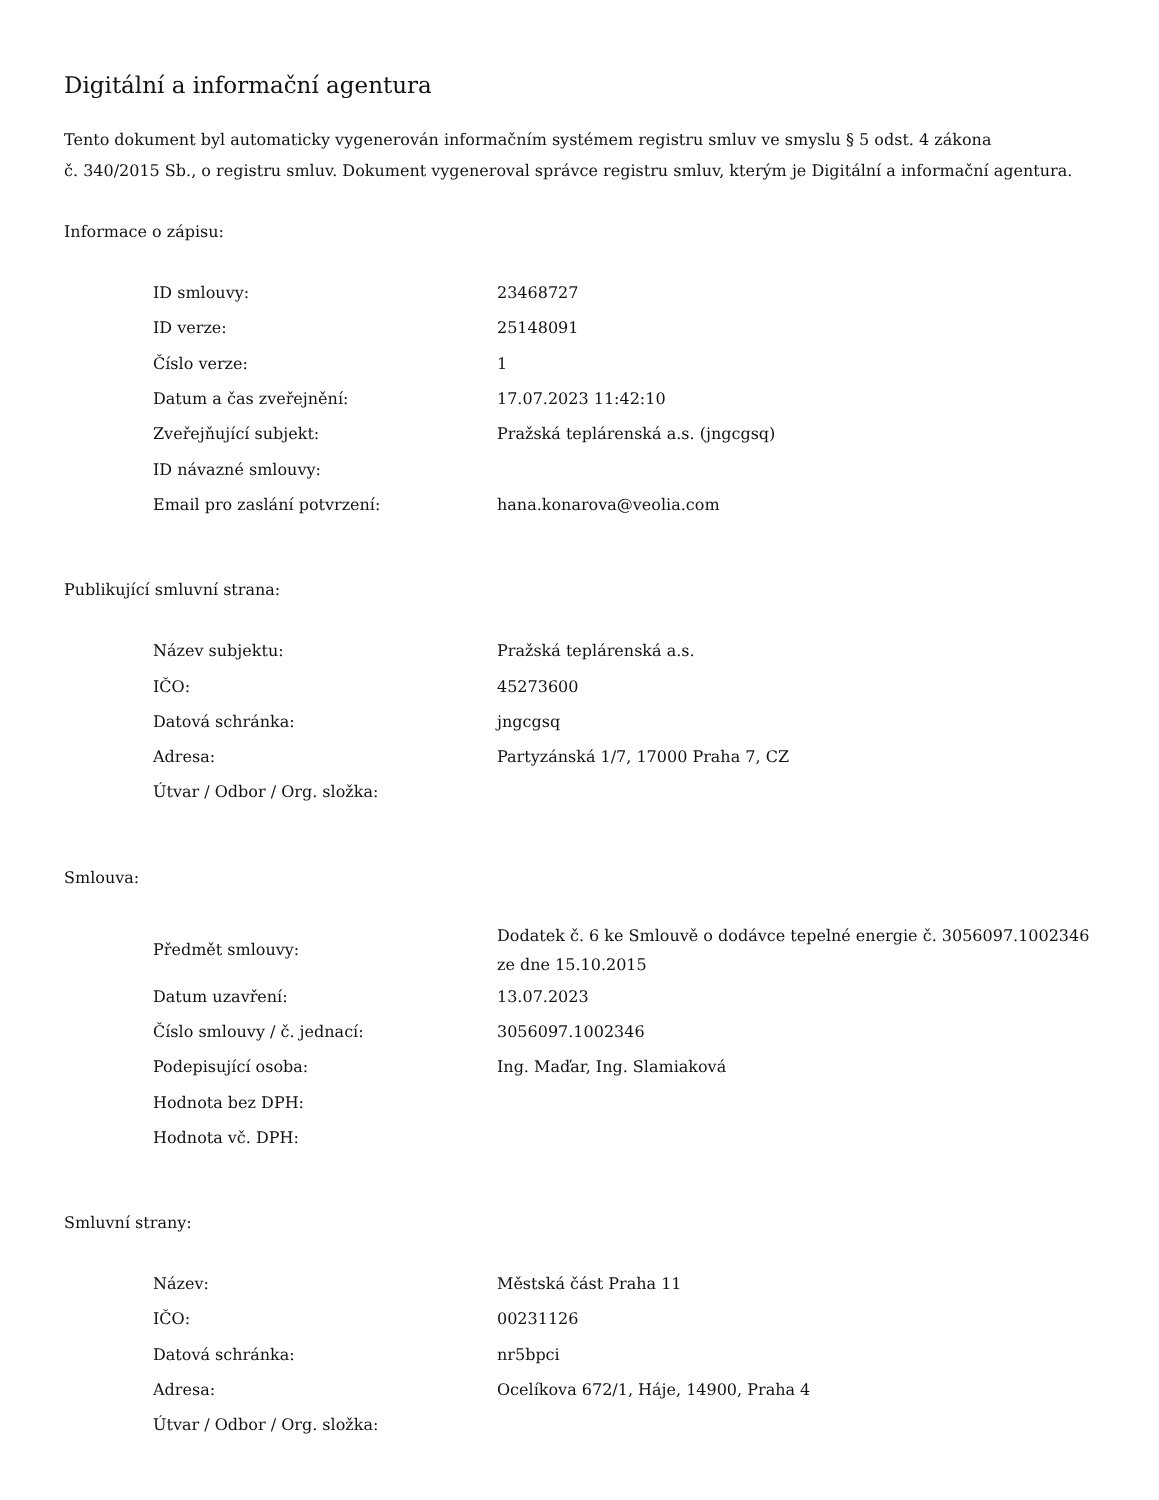Digitální a informační agentura
Tento dokument byl automaticky vygenerován informačním systémem registru smluv ve smyslu § 5 odst. 4 zákona
č. 340/2015 Sb., o registru smluv. Dokument vygeneroval správce registru smluv, kterým je Digitální a informační agentura.
Informace o zápisu:
| ID smlouvy: | 23468727 |
| ID verze: | 25148091 |
| Číslo verze: | 1 |
| Datum a čas zveřejnění: | 17.07.2023 11:42:10 |
| Zveřejňující subjekt: | Pražská teplárenská a.s. (jngcgsq) |
| ID návazné smlouvy: | |
| Email pro zaslání potvrzení: | hana.konarova@veolia.com |
Publikující smluvní strana:
| Název subjektu: | Pražská teplárenská a.s. |
| IČO: | 45273600 |
| Datová schránka: | jngcgsq |
| Adresa: | Partyzánská 1/7, 17000 Praha 7, CZ |
| Útvar / Odbor / Org. složka: | |
Smlouva:
| Předmět smlouvy: | Dodatek č. 6 ke Smlouvě o dodávce tepelné energie č. 3056097.1002346 ze dne 15.10.2015 |
| Datum uzavření: | 13.07.2023 |
| Číslo smlouvy / č. jednací: | 3056097.1002346 |
| Podepisující osoba: | Ing. Maďar, Ing. Slamiaková |
| Hodnota bez DPH: | |
| Hodnota vč. DPH: | |
Smluvní strany:
| Název: | Městská část Praha 11 |
| IČO: | 00231126 |
| Datová schránka: | nr5bpci |
| Adresa: | Ocelíkova 672/1, Háje, 14900, Praha 4 |
| Útvar / Odbor / Org. složka: | |